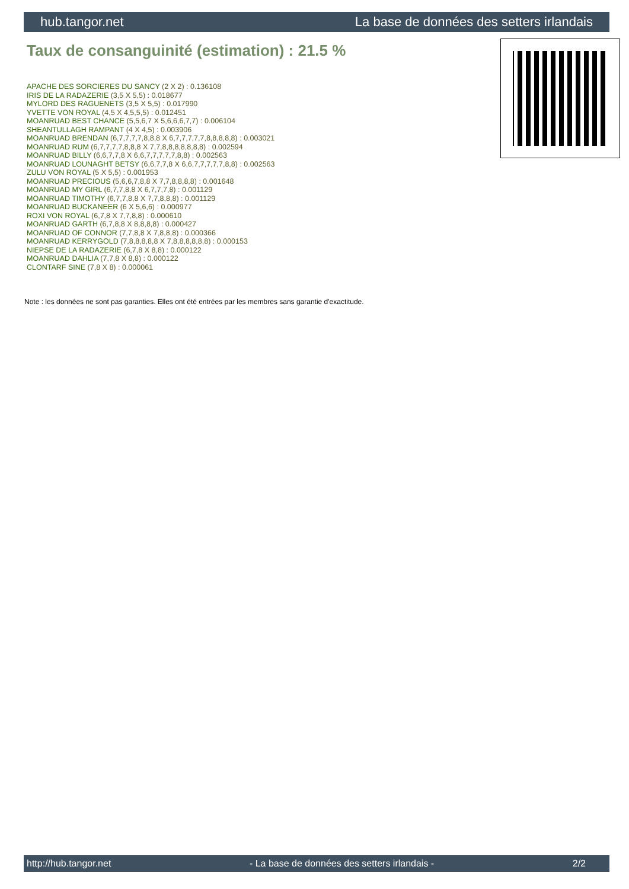hub.tangor.net La base de données des setters irlandais
Taux de consanguinité (estimation) : 21.5 %
APACHE DES SORCIERES DU SANCY (2 X 2) : 0.136108
IRIS DE LA RADAZERIE (3,5 X 5,5) : 0.018677
MYLORD DES RAGUENETS (3,5 X 5,5) : 0.017990
YVETTE VON ROYAL (4,5 X 4,5,5,5) : 0.012451
MOANRUAD BEST CHANCE (5,5,6,7 X 5,6,6,6,7,7) : 0.006104
SHEANTULLAGH RAMPANT (4 X 4,5) : 0.003906
MOANRUAD BRENDAN (6,7,7,7,7,8,8,8 X 6,7,7,7,7,7,8,8,8,8,8) : 0.003021
MOANRUAD RUM (6,7,7,7,7,8,8,8 X 7,7,8,8,8,8,8,8,8) : 0.002594
MOANRUAD BILLY (6,6,7,7,8 X 6,6,7,7,7,7,7,8,8) : 0.002563
MOANRUAD LOUNAGHT BETSY (6,6,7,7,8 X 6,6,7,7,7,7,7,8,8) : 0.002563
ZULU VON ROYAL (5 X 5,5) : 0.001953
MOANRUAD PRECIOUS (5,6,6,7,8,8 X 7,7,8,8,8,8) : 0.001648
MOANRUAD MY GIRL (6,7,7,8,8 X 6,7,7,7,8) : 0.001129
MOANRUAD TIMOTHY (6,7,7,8,8 X 7,7,8,8,8) : 0.001129
MOANRUAD BUCKANEER (6 X 5,6,6) : 0.000977
ROXI VON ROYAL (6,7,8 X 7,7,8,8) : 0.000610
MOANRUAD GARTH (6,7,8,8 X 8,8,8,8) : 0.000427
MOANRUAD OF CONNOR (7,7,8,8 X 7,8,8,8) : 0.000366
MOANRUAD KERRYGOLD (7,8,8,8,8,8 X 7,8,8,8,8,8,8) : 0.000153
NIEPSE DE LA RADAZERIE (6,7,8 X 8,8) : 0.000122
MOANRUAD DAHLIA (7,7,8 X 8,8) : 0.000122
CLONTARF SINE (7,8 X 8) : 0.000061
Note : les données ne sont pas garanties. Elles ont été entrées par les membres sans garantie d'exactitude.
http://hub.tangor.net - La base de données des setters irlandais - 2/2